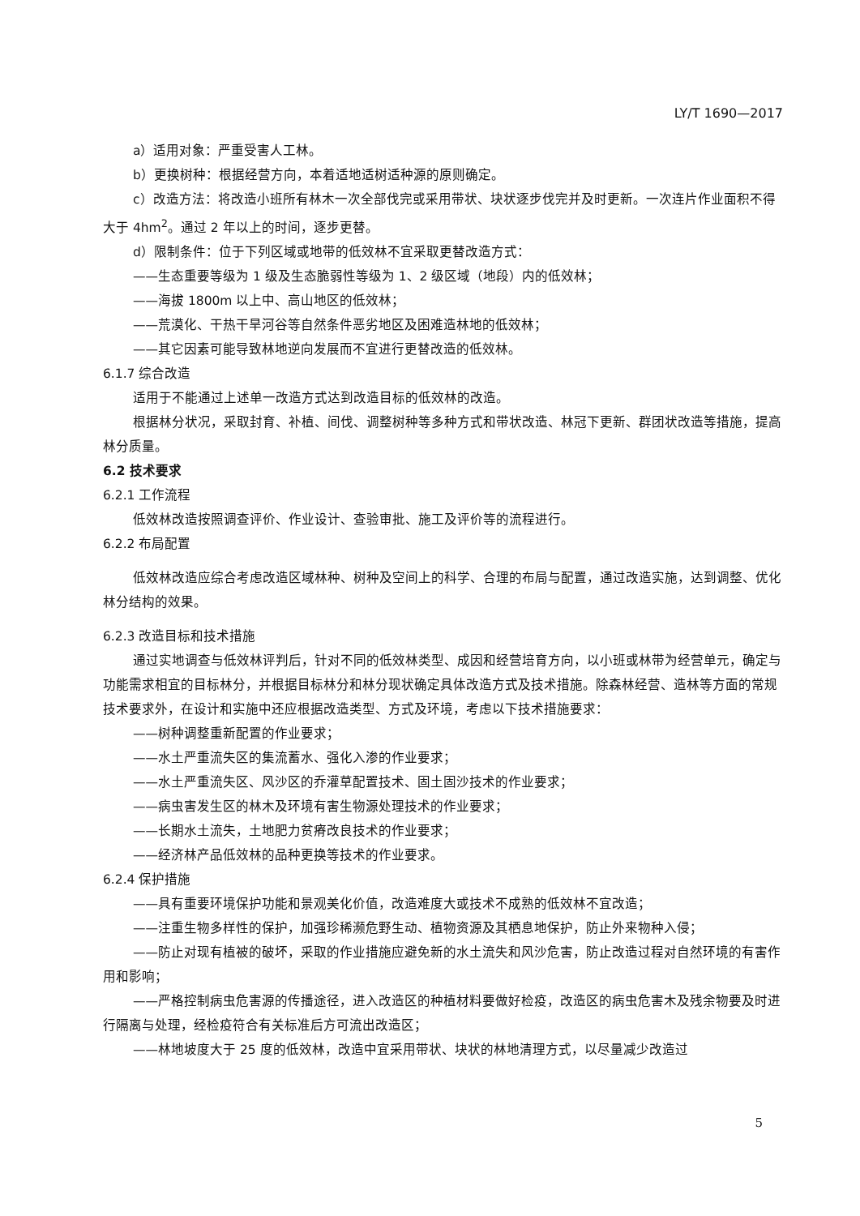LY/T 1690—2017
a）适用对象：严重受害人工林。
b）更换树种：根据经营方向，本着适地适树适种源的原则确定。
c）改造方法：将改造小班所有林木一次全部伐完或采用带状、块状逐步伐完并及时更新。一次连片作业面积不得大于 4hm<sup>2</sup>。通过 2 年以上的时间，逐步更替。
d）限制条件：位于下列区域或地带的低效林不宜采取更替改造方式：
——生态重要等级为 1 级及生态脆弱性等级为 1、2 级区域（地段）内的低效林；
——海拔 1800m 以上中、高山地区的低效林；
——荒漠化、干热干旱河谷等自然条件恶劣地区及困难造林地的低效林；
——其它因素可能导致林地逆向发展而不宜进行更替改造的低效林。
6.1.7 综合改造
适用于不能通过上述单一改造方式达到改造目标的低效林的改造。
根据林分状况，采取封育、补植、间伐、调整树种等多种方式和带状改造、林冠下更新、群团状改造等措施，提高林分质量。
6.2 技术要求
6.2.1 工作流程
低效林改造按照调查评价、作业设计、查验审批、施工及评价等的流程进行。
6.2.2 布局配置
低效林改造应综合考虑改造区域林种、树种及空间上的科学、合理的布局与配置，通过改造实施，达到调整、优化林分结构的效果。
6.2.3 改造目标和技术措施
通过实地调查与低效林评判后，针对不同的低效林类型、成因和经营培育方向，以小班或林带为经营单元，确定与功能需求相宜的目标林分，并根据目标林分和林分现状确定具体改造方式及技术措施。除森林经营、造林等方面的常规技术要求外，在设计和实施中还应根据改造类型、方式及环境，考虑以下技术措施要求：
——树种调整重新配置的作业要求；
——水土严重流失区的集流蓄水、强化入渗的作业要求；
——水土严重流失区、风沙区的乔灌草配置技术、固土固沙技术的作业要求；
——病虫害发生区的林木及环境有害生物源处理技术的作业要求；
——长期水土流失，土地肥力贫瘠改良技术的作业要求；
——经济林产品低效林的品种更换等技术的作业要求。
6.2.4 保护措施
——具有重要环境保护功能和景观美化价值，改造难度大或技术不成熟的低效林不宜改造；
——注重生物多样性的保护，加强珍稀濒危野生动、植物资源及其栖息地保护，防止外来物种入侵；
——防止对现有植被的破坏，采取的作业措施应避免新的水土流失和风沙危害，防止改造过程对自然环境的有害作用和影响；
——严格控制病虫危害源的传播途径，进入改造区的种植材料要做好检疫，改造区的病虫危害木及残余物要及时进行隔离与处理，经检疫符合有关标准后方可流出改造区；
——林地坡度大于 25 度的低效林，改造中宜采用带状、块状的林地清理方式，以尽量减少改造过
5